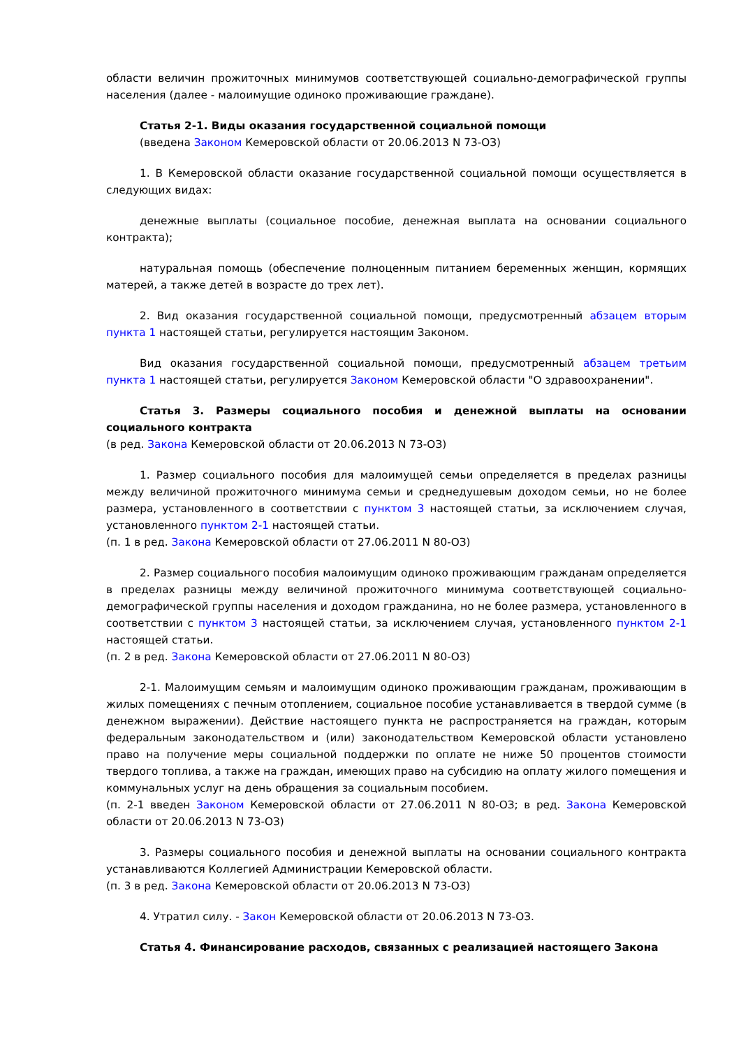области величин прожиточных минимумов соответствующей социально-демографической группы населения (далее - малоимущие одиноко проживающие граждане).
Статья 2-1. Виды оказания государственной социальной помощи
(введена Законом Кемеровской области от 20.06.2013 N 73-ОЗ)
1. В Кемеровской области оказание государственной социальной помощи осуществляется в следующих видах:
денежные выплаты (социальное пособие, денежная выплата на основании социального контракта);
натуральная помощь (обеспечение полноценным питанием беременных женщин, кормящих матерей, а также детей в возрасте до трех лет).
2. Вид оказания государственной социальной помощи, предусмотренный абзацем вторым пункта 1 настоящей статьи, регулируется настоящим Законом.
Вид оказания государственной социальной помощи, предусмотренный абзацем третьим пункта 1 настоящей статьи, регулируется Законом Кемеровской области "О здравоохранении".
Статья 3. Размеры социального пособия и денежной выплаты на основании социального контракта
(в ред. Закона Кемеровской области от 20.06.2013 N 73-ОЗ)
1. Размер социального пособия для малоимущей семьи определяется в пределах разницы между величиной прожиточного минимума семьи и среднедушевым доходом семьи, но не более размера, установленного в соответствии с пунктом 3 настоящей статьи, за исключением случая, установленного пунктом 2-1 настоящей статьи.
(п. 1 в ред. Закона Кемеровской области от 27.06.2011 N 80-ОЗ)
2. Размер социального пособия малоимущим одиноко проживающим гражданам определяется в пределах разницы между величиной прожиточного минимума соответствующей социально-демографической группы населения и доходом гражданина, но не более размера, установленного в соответствии с пунктом 3 настоящей статьи, за исключением случая, установленного пунктом 2-1 настоящей статьи.
(п. 2 в ред. Закона Кемеровской области от 27.06.2011 N 80-ОЗ)
2-1. Малоимущим семьям и малоимущим одиноко проживающим гражданам, проживающим в жилых помещениях с печным отоплением, социальное пособие устанавливается в твердой сумме (в денежном выражении). Действие настоящего пункта не распространяется на граждан, которым федеральным законодательством и (или) законодательством Кемеровской области установлено право на получение меры социальной поддержки по оплате не ниже 50 процентов стоимости твердого топлива, а также на граждан, имеющих право на субсидию на оплату жилого помещения и коммунальных услуг на день обращения за социальным пособием.
(п. 2-1 введен Законом Кемеровской области от 27.06.2011 N 80-ОЗ; в ред. Закона Кемеровской области от 20.06.2013 N 73-ОЗ)
3. Размеры социального пособия и денежной выплаты на основании социального контракта устанавливаются Коллегией Администрации Кемеровской области.
(п. 3 в ред. Закона Кемеровской области от 20.06.2013 N 73-ОЗ)
4. Утратил силу. - Закон Кемеровской области от 20.06.2013 N 73-ОЗ.
Статья 4. Финансирование расходов, связанных с реализацией настоящего Закона